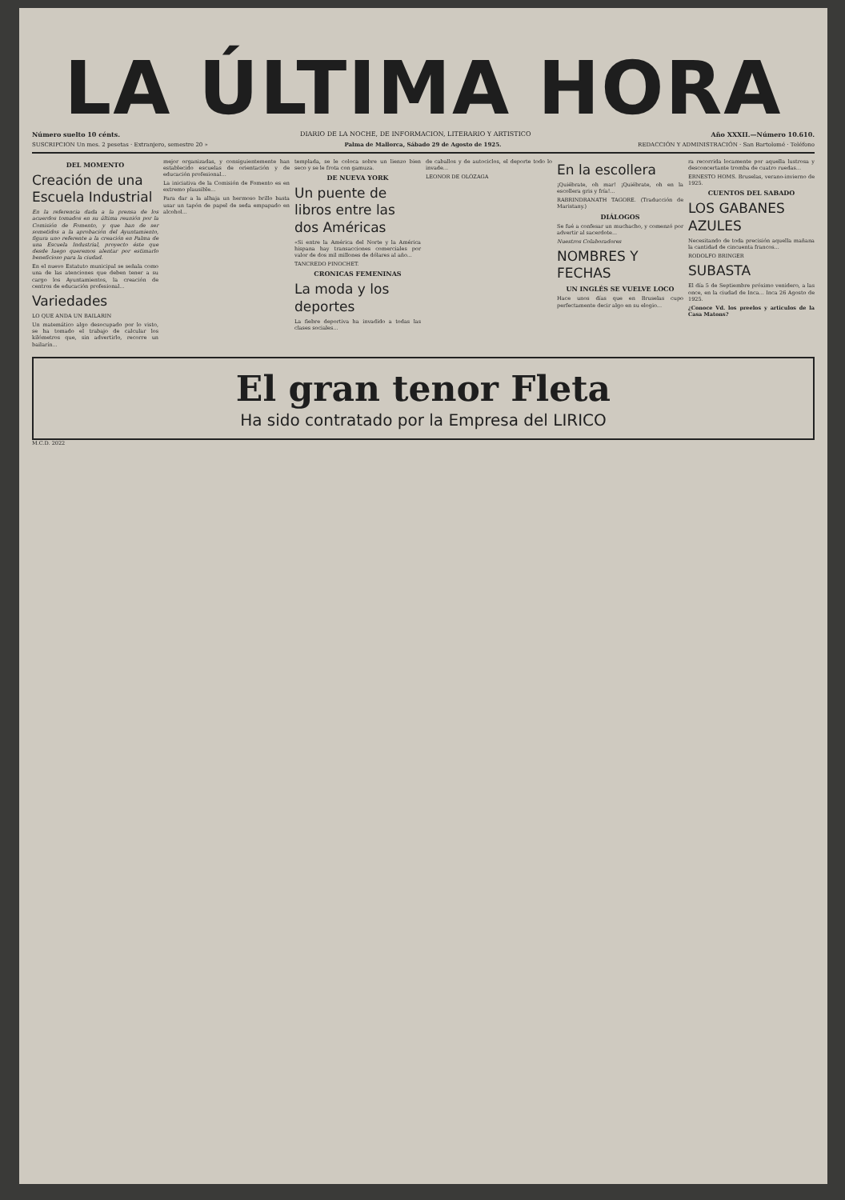LA ÚLTIMA HORA
Número suelto 10 cénts. DIARIO DE LA NOCHE, DE INFORMACION, LITERARIO Y ARTISTICO Año XXXII.—Número 10.610.
SUSCRIPCION Un mes. 2 pesetas · Extranjero, semestre 20 » Palma de Mallorca, Sábado 29 de Agosto de 1925. REDACCIÓN Y ADMINISTRACIÓN · San Bartolomé · Teléfono
DEL MOMENTO
Creación de una Escuela Industrial
En la referencia dada a la prensa de los acuerdos tomados en su última reunión por la Comisión de Fomento, y que han de ser sometidos a la aprobación del Ayuntamiento, figura uno referente a la creación en Palma de una Escuela Industrial, proyecto éste que desde luego queremos alentar por estimarlo beneficioso para la ciudad.
En el nuevo Estatuto municipal se señala como una de las atenciones que deben tener a su cargo los Ayuntamientos, la creación de centros de educación profesional...
Variedades
LO QUE ANDA UN BAILARIN
Un matemático algo desocupado por lo visto, se ha tomado el trabajo de calcular los kilómetros que, sin advertirlo, recorre un bailarín...
mejor organizadas, y consiguientemente han establecido escuelas de orientación y de educación profesional...
La iniciativa de la Comisión de Fomento es en extremo plausible...
Para dar a la alhaja un hermoso brillo basta usar un tapón de papel de seda empapado en alcohol...
templada, se le coloca sobre un lienzo bien seco y se le frota con gamuza.
DE NUEVA YORK
Un puente de libros entre las dos Américas
«Si entre la América del Norte y la América hispana hay transacciones comerciales por valor de dos mil millones de dólares al año...
TANCREDO PINOCHET.
CRONICAS FEMENINAS
La moda y los deportes
La fiebre deportiva ha invadido a todas las clases sociales...
de caballos y de autociclos, el deporte todo lo invade...
LEONOR DE OLÓZAGA
En la escollera
¡Quiébrate, oh mar! ¡Quiébrate, oh en la escollera gris y fría!...
RABRINDRANATH TAGORE. (Traducción de Maristany.)
DIÁLOGOS
Se fué a confesar un muchacho, y comenzó por advertir al sacerdote...
Nuestros Colaboradores
NOMBRES Y FECHAS
UN INGLÉS SE VUELVE LOCO
Hace unos días que en Bruselas cupo perfectamente decir algo en su elogio...
ra recorrida locamente por aquella lustrosa y desconcertante tromba de cuatro ruedas...
ERNESTO HOMS. Bruselas, verano-invierno de 1925.
CUENTOS DEL SABADO
LOS GABANES AZULES
Necesitando de toda precisión aquella mañana la cantidad de cincuenta francos...
RODOLFO BRINGER
SUBASTA
El día 5 de Septiembre próximo venidero, a las once, en la ciudad de Inca... Inca 26 Agosto de 1925.
¿Conoce Vd. los preelos y articulos de la Casa Matons?
El gran tenor Fleta
Ha sido contratado por la Empresa del LIRICO
M.C.D. 2022